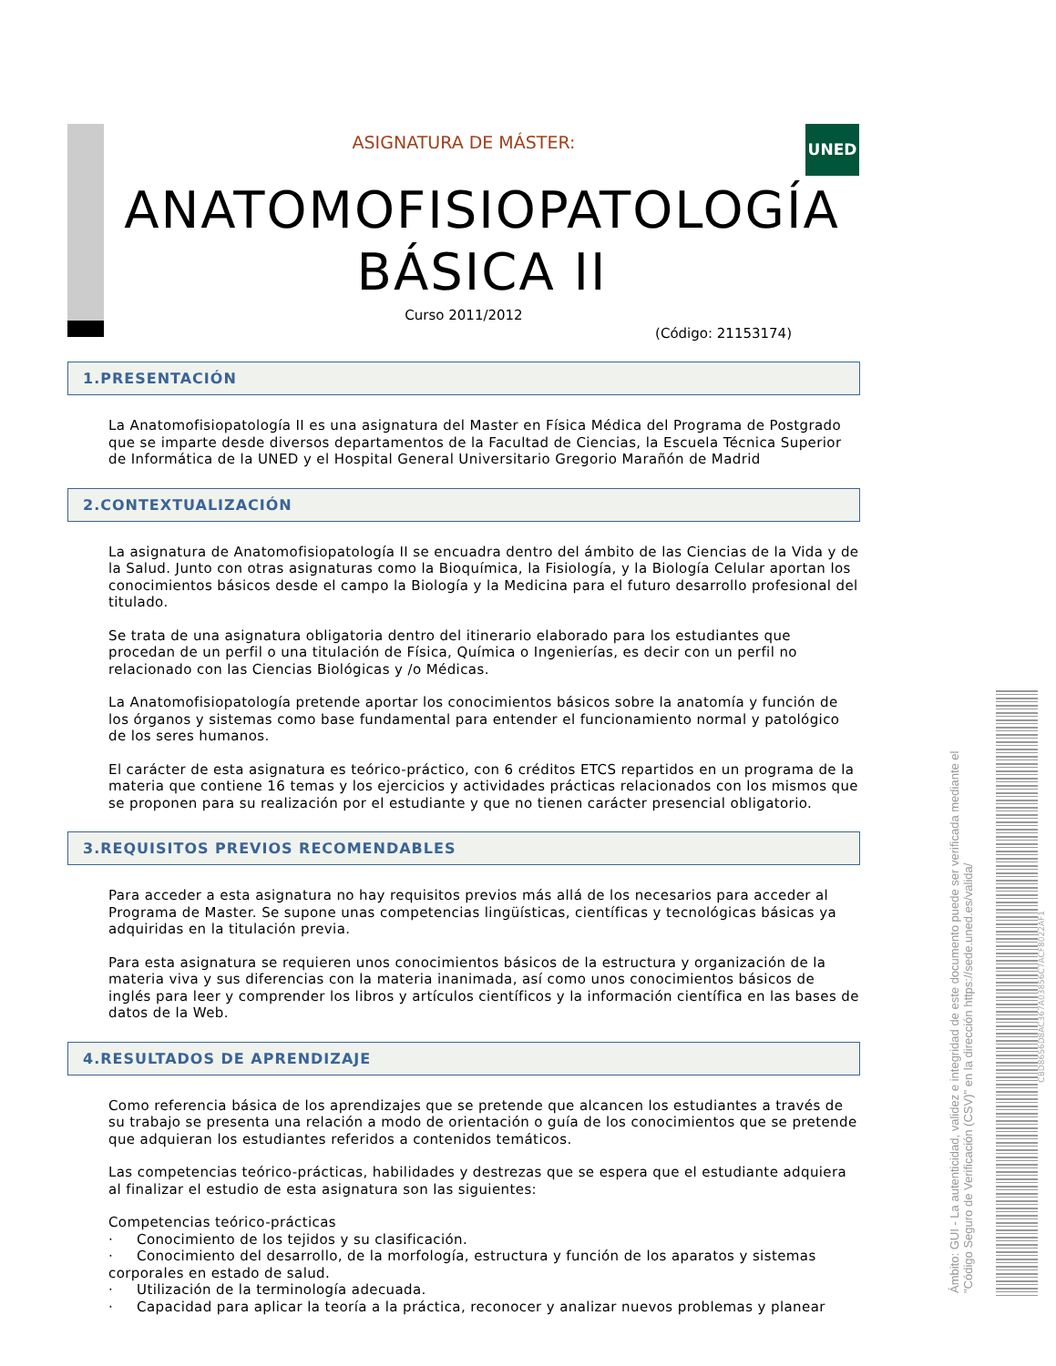UNED
ASIGNATURA DE MÁSTER:
ANATOMOFISIOPATOLOGÍA BÁSICA II
Curso 2011/2012
(Código: 21153174)
1.PRESENTACIÓN
La Anatomofisiopatología II es una asignatura del Master en Física Médica del Programa de Postgrado que se imparte desde diversos departamentos de la Facultad de Ciencias, la Escuela Técnica Superior de Informática de la UNED y el Hospital General Universitario Gregorio Marañón de Madrid
2.CONTEXTUALIZACIÓN
La asignatura de Anatomofisiopatología II se encuadra dentro del ámbito de las Ciencias de la Vida y de la Salud. Junto con otras asignaturas como la Bioquímica, la Fisiología, y la Biología Celular aportan los conocimientos básicos desde el campo la Biología y la Medicina para el futuro desarrollo profesional del titulado.
Se trata de una asignatura obligatoria dentro del itinerario elaborado para los estudiantes que procedan de un perfil o una titulación de Física, Química o Ingenierías, es decir con un perfil no relacionado con las Ciencias Biológicas y /o Médicas.
La Anatomofisiopatología pretende aportar los conocimientos básicos sobre la anatomía y función de los órganos y sistemas como base fundamental para entender el funcionamiento normal y patológico de los seres humanos.
El carácter de esta asignatura es teórico-práctico, con 6 créditos ETCS repartidos en un programa de la materia que contiene 16 temas y los ejercicios y actividades prácticas relacionados con los mismos que se proponen para su realización por el estudiante y que no tienen carácter presencial obligatorio.
3.REQUISITOS PREVIOS RECOMENDABLES
Para acceder a esta asignatura no hay requisitos previos más allá de los necesarios para acceder al Programa de Master. Se supone unas competencias lingüísticas, científicas y tecnológicas básicas ya adquiridas en la titulación previa.
Para esta asignatura se requieren unos conocimientos básicos de la estructura y organización de la materia viva y sus diferencias con la materia inanimada, así como unos conocimientos básicos de inglés para leer y comprender los libros y artículos científicos y la información científica en las bases de datos de la Web.
4.RESULTADOS DE APRENDIZAJE
Como referencia básica de los aprendizajes que se pretende que alcancen los estudiantes a través de su trabajo se presenta una relación a modo de orientación o guía de los conocimientos que se pretende que adquieran los estudiantes referidos a contenidos temáticos.
Las competencias teórico-prácticas, habilidades y destrezas que se espera que el estudiante adquiera al finalizar el estudio de esta asignatura son las siguientes:
Competencias teórico-prácticas
· Conocimiento de los tejidos y su clasificación.
· Conocimiento del desarrollo, de la morfología, estructura y función de los aparatos y sistemas corporales en estado de salud.
· Utilización de la terminología adecuada.
· Capacidad para aplicar la teoría a la práctica, reconocer y analizar nuevos problemas y planear
Ámbito: GUI - La autenticidad, validez e integridad de este documento puede ser verificada mediante el "Código Seguro de Verificación (CSV)" en la dirección https://sede.uned.es/valida/
CBD8656D8AC367A03856C7ACF8022AF1